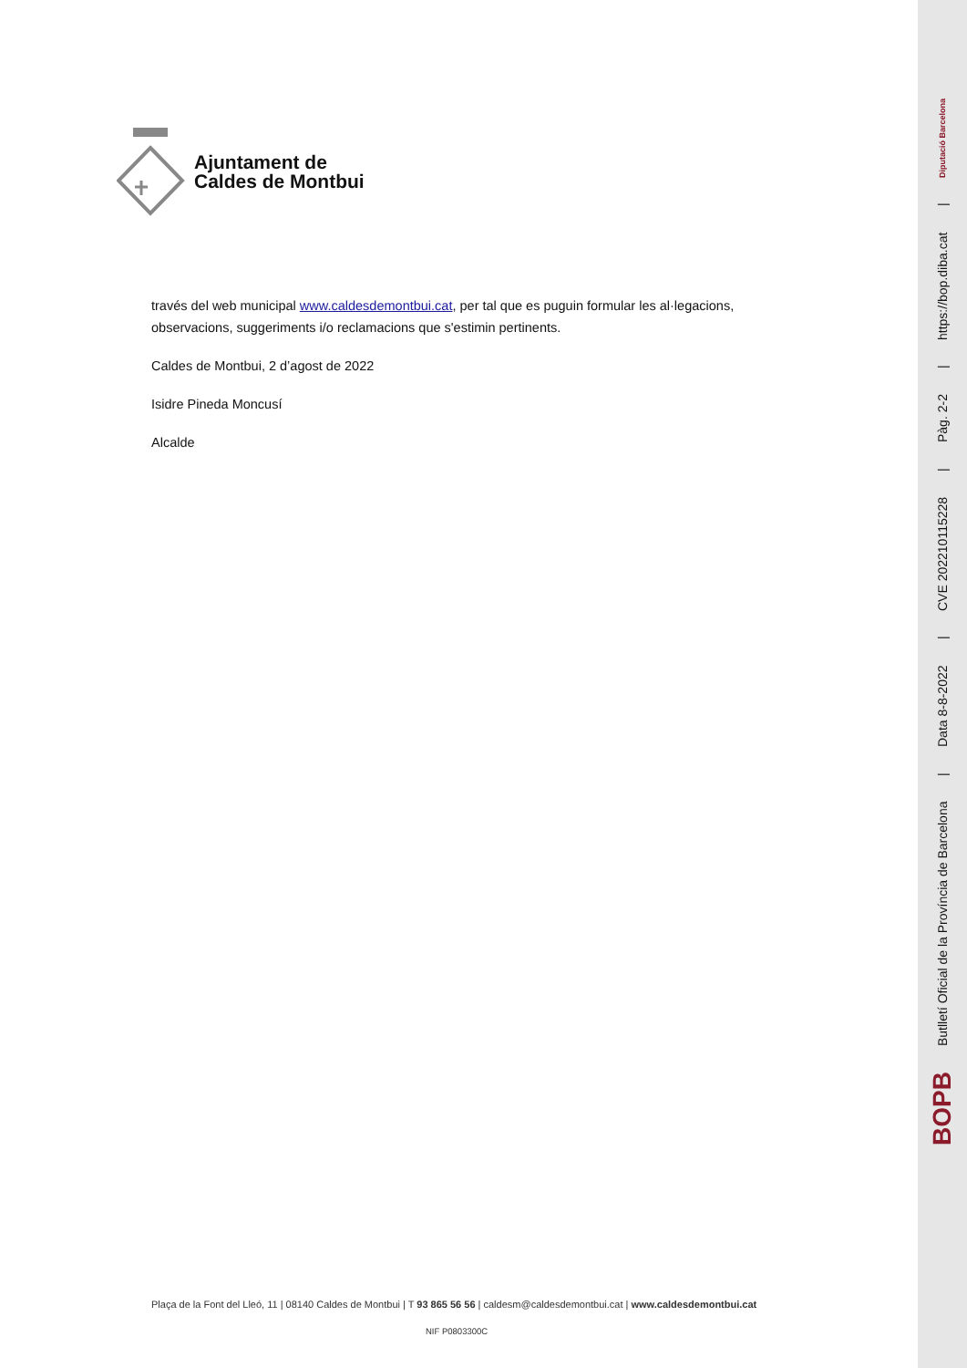Ajuntament de
Caldes de Montbui
través del web municipal www.caldesdemontbui.cat, per tal que es puguin formular les al·legacions, observacions, suggeriments i/o reclamacions que s'estimin pertinents.
Caldes de Montbui, 2 d’agost de 2022
Isidre Pineda Moncusí
Alcalde
Plaça de la Font del Lleó, 11 | 08140 Caldes de Montbui | T 93 865 56 56 | caldesm@caldesdemontbui.cat | www.caldesdemontbui.cat
NIF P0803300C
BOPB Butlletí Oficial de la Província de Barcelona | Data 8-8-2022 | CVE 202210115228 | Pàg. 2-2 | https://bop.diba.cat | Diputació Barcelona